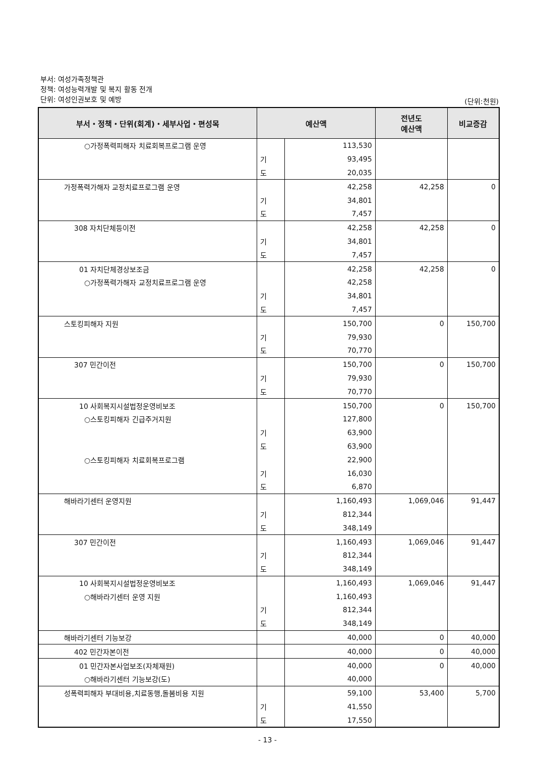부서: 여성가족정책관
정책: 여성능력개발 및 복지 활동 전개
단위: 여성인권보호 및 예방
(단위:천원)
| 부서・정책・단위(회계)・세부사업・편성목 | 예산액 | | 전년도 예산액 | 비교증감 |
| --- | --- | --- | --- | --- |
| ○가정폭력피해자 치료회복프로그램 운영 | | 113,530 | | |
| | 기 | 93,495 | | |
| | 도 | 20,035 | | |
| 가정폭력가해자 교정치료프로그램 운영 | | 42,258 | 42,258 | 0 |
| | 기 | 34,801 | | |
| | 도 | 7,457 | | |
| 308 자치단체등이전 | | 42,258 | 42,258 | 0 |
| | 기 | 34,801 | | |
| | 도 | 7,457 | | |
| 01 자치단체경상보조금 | | 42,258 | 42,258 | 0 |
| ○가정폭력가해자 교정치료프로그램 운영 | | 42,258 | | |
| | 기 | 34,801 | | |
| | 도 | 7,457 | | |
| 스토킹피해자 지원 | | 150,700 | 0 | 150,700 |
| | 기 | 79,930 | | |
| | 도 | 70,770 | | |
| 307 민간이전 | | 150,700 | 0 | 150,700 |
| | 기 | 79,930 | | |
| | 도 | 70,770 | | |
| 10 사회복지시설법정운영비보조 | | 150,700 | 0 | 150,700 |
| ○스토킹피해자 긴급주거지원 | | 127,800 | | |
| | 기 | 63,900 | | |
| | 도 | 63,900 | | |
| ○스토킹피해자 치료회복프로그램 | | 22,900 | | |
| | 기 | 16,030 | | |
| | 도 | 6,870 | | |
| 해바라기센터 운영지원 | | 1,160,493 | 1,069,046 | 91,447 |
| | 기 | 812,344 | | |
| | 도 | 348,149 | | |
| 307 민간이전 | | 1,160,493 | 1,069,046 | 91,447 |
| | 기 | 812,344 | | |
| | 도 | 348,149 | | |
| 10 사회복지시설법정운영비보조 | | 1,160,493 | 1,069,046 | 91,447 |
| ○해바라기센터 운영 지원 | | 1,160,493 | | |
| | 기 | 812,344 | | |
| | 도 | 348,149 | | |
| 해바라기센터 기능보강 | | 40,000 | 0 | 40,000 |
| 402 민간자본이전 | | 40,000 | 0 | 40,000 |
| 01 민간자본사업보조(자체재원) | | 40,000 | 0 | 40,000 |
| ○해바라기센터 기능보강(도) | | 40,000 | | |
| 성폭력피해자 부대비용,치료동행,돌봄비용 지원 | | 59,100 | 53,400 | 5,700 |
| | 기 | 41,550 | | |
| | 도 | 17,550 | | |
- 13 -